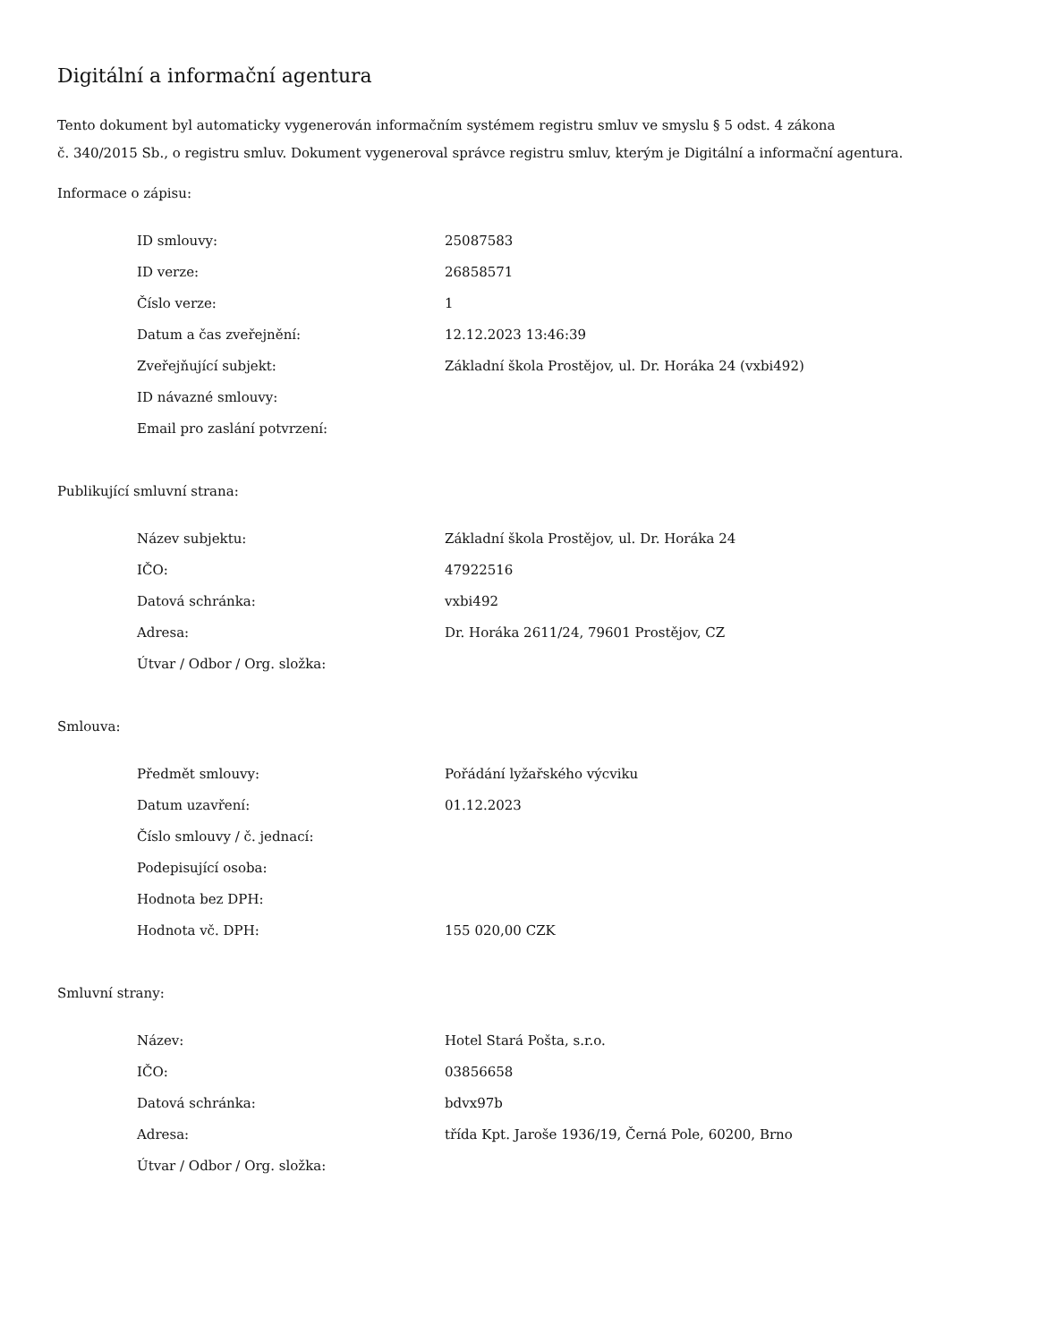Digitální a informační agentura
Tento dokument byl automaticky vygenerován informačním systémem registru smluv ve smyslu § 5 odst. 4 zákona
č. 340/2015 Sb., o registru smluv. Dokument vygeneroval správce registru smluv, kterým je Digitální a informační agentura.
Informace o zápisu:
| ID smlouvy: | 25087583 |
| ID verze: | 26858571 |
| Číslo verze: | 1 |
| Datum a čas zveřejnění: | 12.12.2023 13:46:39 |
| Zveřejňující subjekt: | Základní škola Prostějov, ul. Dr. Horáka 24 (vxbi492) |
| ID návazné smlouvy: | |
| Email pro zaslání potvrzení: | |
Publikující smluvní strana:
| Název subjektu: | Základní škola Prostějov, ul. Dr. Horáka 24 |
| IČO: | 47922516 |
| Datová schránka: | vxbi492 |
| Adresa: | Dr. Horáka 2611/24, 79601 Prostějov, CZ |
| Útvar / Odbor / Org. složka: | |
Smlouva:
| Předmět smlouvy: | Pořádání lyžařského výcviku |
| Datum uzavření: | 01.12.2023 |
| Číslo smlouvy / č. jednací: | |
| Podepisující osoba: | |
| Hodnota bez DPH: | |
| Hodnota vč. DPH: | 155 020,00 CZK |
Smluvní strany:
| Název: | Hotel Stará Pošta, s.r.o. |
| IČO: | 03856658 |
| Datová schránka: | bdvx97b |
| Adresa: | třída Kpt. Jaroše 1936/19, Černá Pole, 60200, Brno |
| Útvar / Odbor / Org. složka: | |